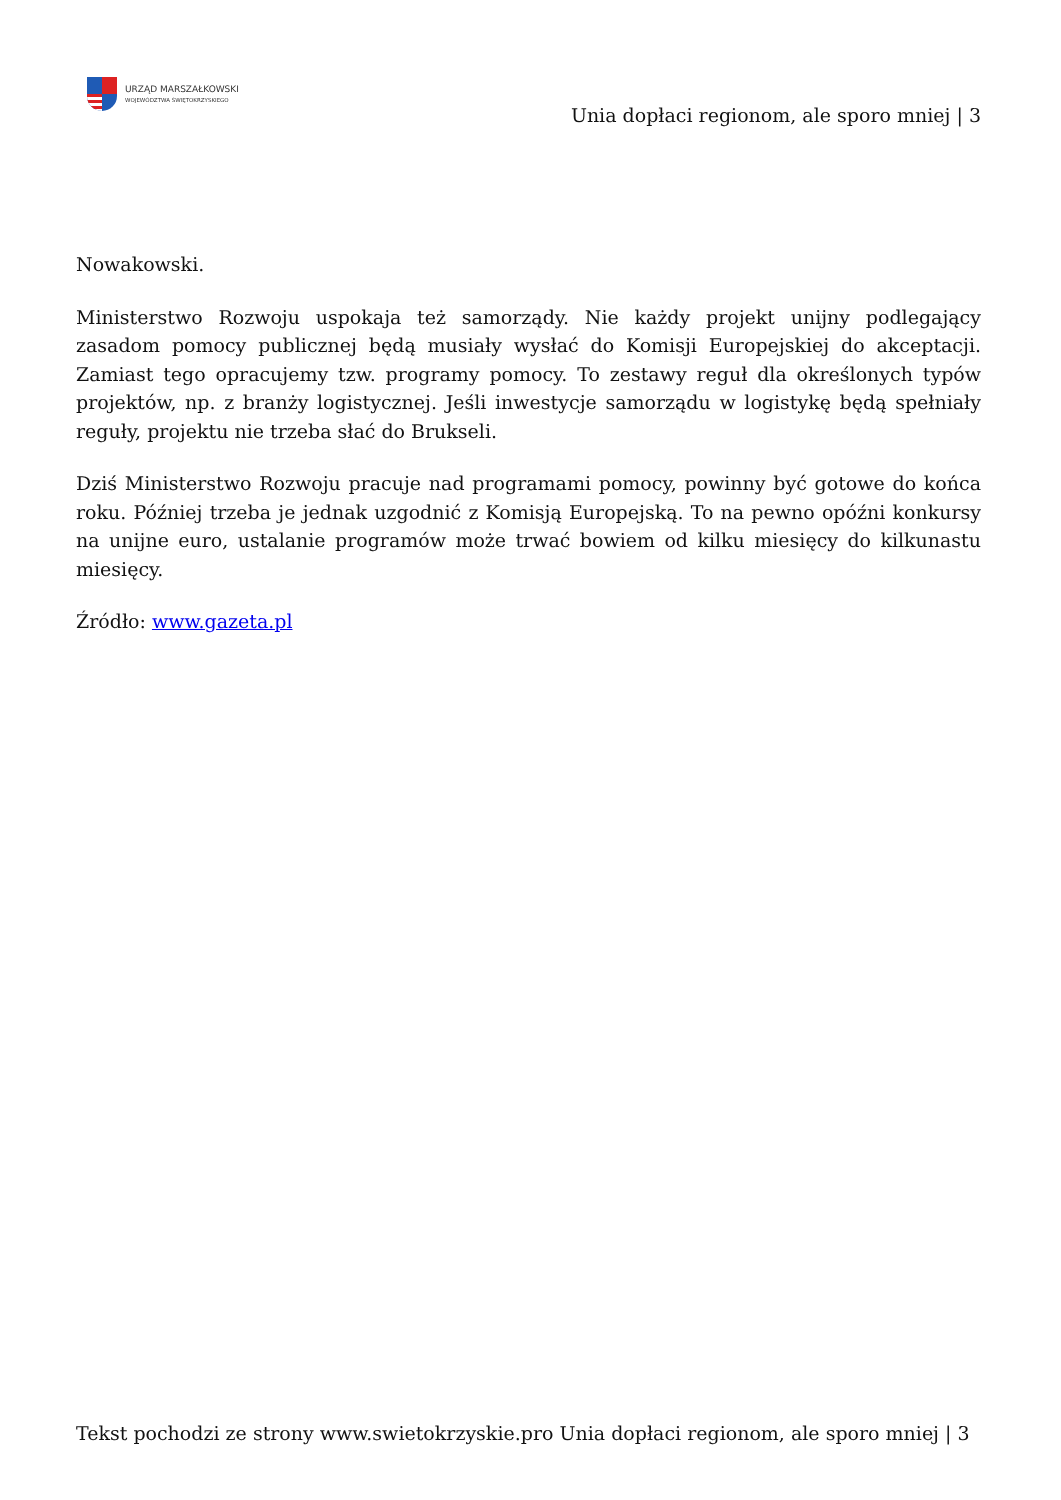URZĄD MARSZAŁKOWSKI
WOJEWÓDZTWA ŚWIĘTOKRZYSKIEGO
Unia dopłaci regionom, ale sporo mniej | 3
Nowakowski.
Ministerstwo Rozwoju uspokaja też samorządy. Nie każdy projekt unijny podlegający zasadom pomocy publicznej będą musiały wysłać do Komisji Europejskiej do akceptacji. Zamiast tego opracujemy tzw. programy pomocy. To zestawy reguł dla określonych typów projektów, np. z branży logistycznej. Jeśli inwestycje samorządu w logistykę będą spełniały reguły, projektu nie trzeba słać do Brukseli.
Dziś Ministerstwo Rozwoju pracuje nad programami pomocy, powinny być gotowe do końca roku. Później trzeba je jednak uzgodnić z Komisją Europejską. To na pewno opóźni konkursy na unijne euro, ustalanie programów może trwać bowiem od kilku miesięcy do kilkunastu miesięcy.
Źródło: www.gazeta.pl
Tekst pochodzi ze strony www.swietokrzyskie.pro Unia dopłaci regionom, ale sporo mniej | 3